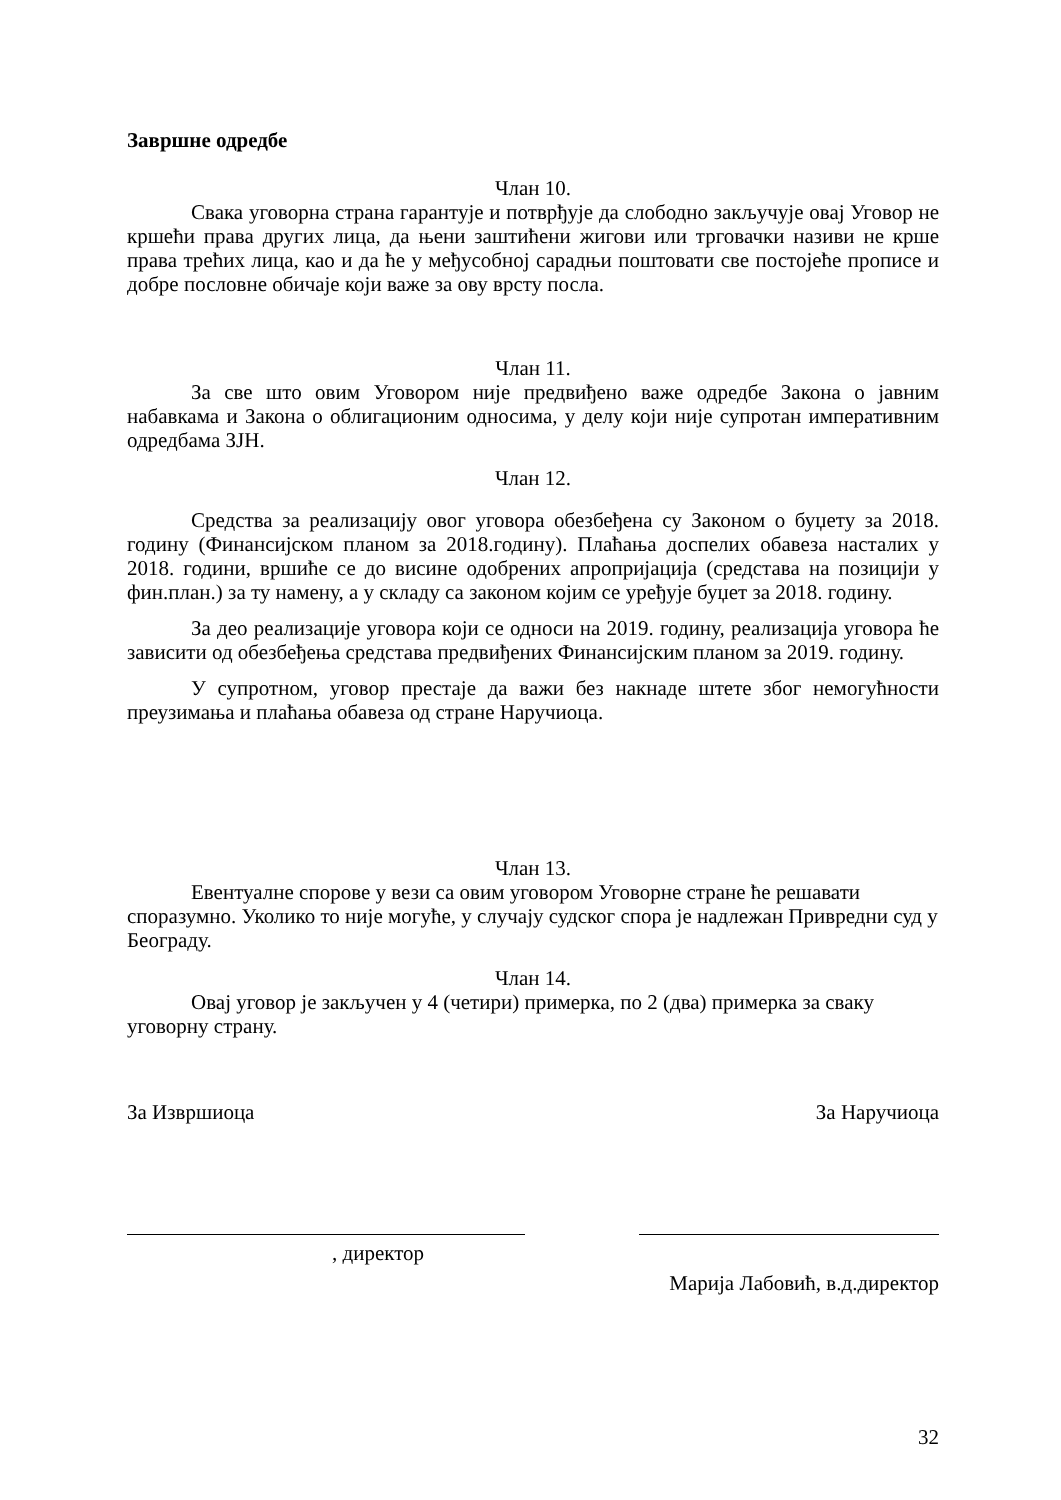Завршне одредбе
Члан 10.
Свака уговорна страна гарантује и потврђује да слободно закључује овај Уговор не кршећи права других лица, да њени заштићени жигови или трговачки називи не крше права трећих лица, као и да ће у међусобној сарадњи поштовати све постојеће прописе и добре пословне обичаје који важе за ову врсту посла.
Члан 11.
За све што овим Уговором није предвиђено важе одредбе Закона о јавним набавкама и Закона о облигационим односима, у делу који није супротан императивним одредбама ЗЈН.
Члан 12.
Средства за реализацију овог уговора обезбеђена су Законом о буџету за 2018. годину (Финансијском планом за 2018.годину). Плаћања доспелих обавеза насталих у 2018. години, вршиће се до висине одобрених апропријација (средстава на позицији у фин.план.) за ту намену, а у складу са законом којим се уређује буџет за 2018. годину.
За део реализације уговора који се односи на 2019. годину, реализација уговора ће зависити од обезбеђења средстава предвиђених Финансијским планом за 2019. годину.
У супротном, уговор престаје да важи без накнаде штете због немогућности преузимања и плаћања обавеза од стране Наручиоца.
Члан 13.
Евентуалне спорове у вези са овим уговором Уговорне стране ће решавати споразумно. Уколико то није могуће, у случају судског спора је надлежан Привредни суд у Београду.
Члан 14.
Овај уговор је закључен у 4 (четири) примерка, по 2 (два) примерка за сваку уговорну страну.
За Извршиоца За Наручиоца
, директор
Марија Лабовић, в.д.директор
32